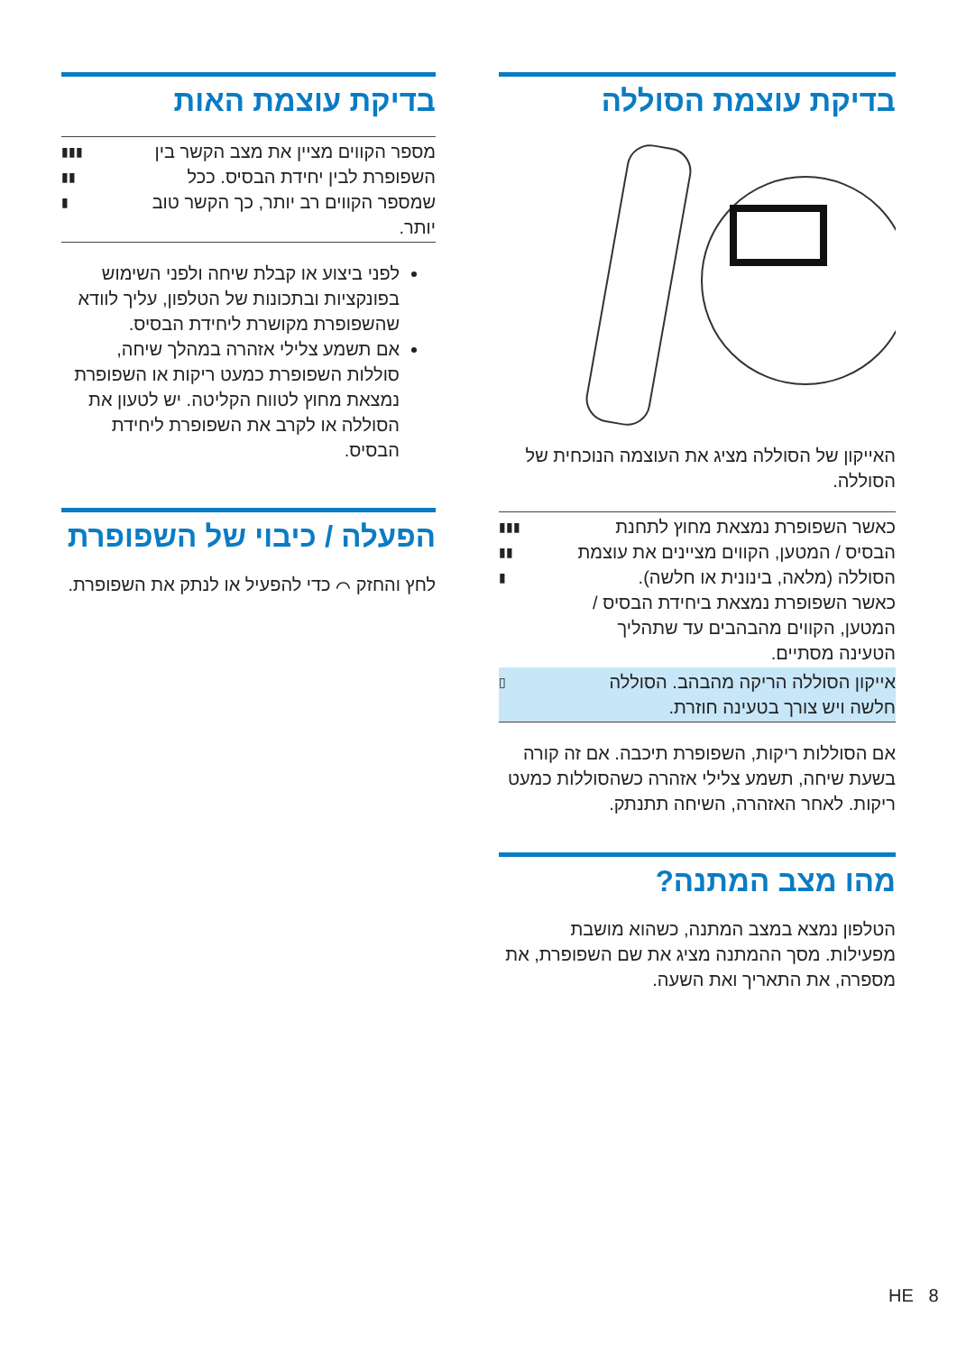בדיקת עוצמת הסוללה
האייקון של הסוללה מציג את העוצמה הנוכחית של הסוללה.
| כאשר השפופרת נמצאת מחוץ לתחנת הבסיס / המטען, הקווים מציינים את עוצמת הסוללה (מלאה, בינונית או חלשה). כאשר השפופרת נמצאת ביחידת הבסיס / המטען, הקווים מהבהבים עד שתהליך הטעינה מסתיים. | ▮▮▮ ▮▮ ▮ |
| אייקון הסוללה הריקה מהבהב. הסוללה חלשה ויש צורך בטעינה חוזרת. | ▯ |
אם הסוללות ריקות, השפופרת תיכבה. אם זה קורה בשעת שיחה, תשמע צלילי אזהרה כשהסוללות כמעט ריקות. לאחר האזהרה, השיחה תתנתק.
מהו מצב המתנה?
הטלפון נמצא במצב המתנה, כשהוא מושבת מפעילות. מסך ההמתנה מציג את שם השפופרת, את מספרה, את התאריך ואת השעה.
בדיקת עוצמת האות
| מספר הקווים מציין את מצב הקשר בין השפופרת לבין יחידת הבסיס. ככל שמספר הקווים רב יותר, כך הקשר טוב יותר. | ▮▮▮ ▮▮ ▮ |
לפני ביצוע או קבלת שיחה ולפני השימוש בפונקציות ובתכונות של הטלפון, עליך לוודא שהשפופרת מקושרת ליחידת הבסיס.
אם תשמע צלילי אזהרה במהלך שיחה, סוללות השפופרת כמעט ריקות או השפופרת נמצאת מחוץ לטווח הקליטה. יש לטעון את הסוללה או לקרב את השפופרת ליחידת הבסיס.
הפעלה / כיבוי של השפופרת
לחץ והחזק ⌒ כדי להפעיל או לנתק את השפופרת.
HE 8